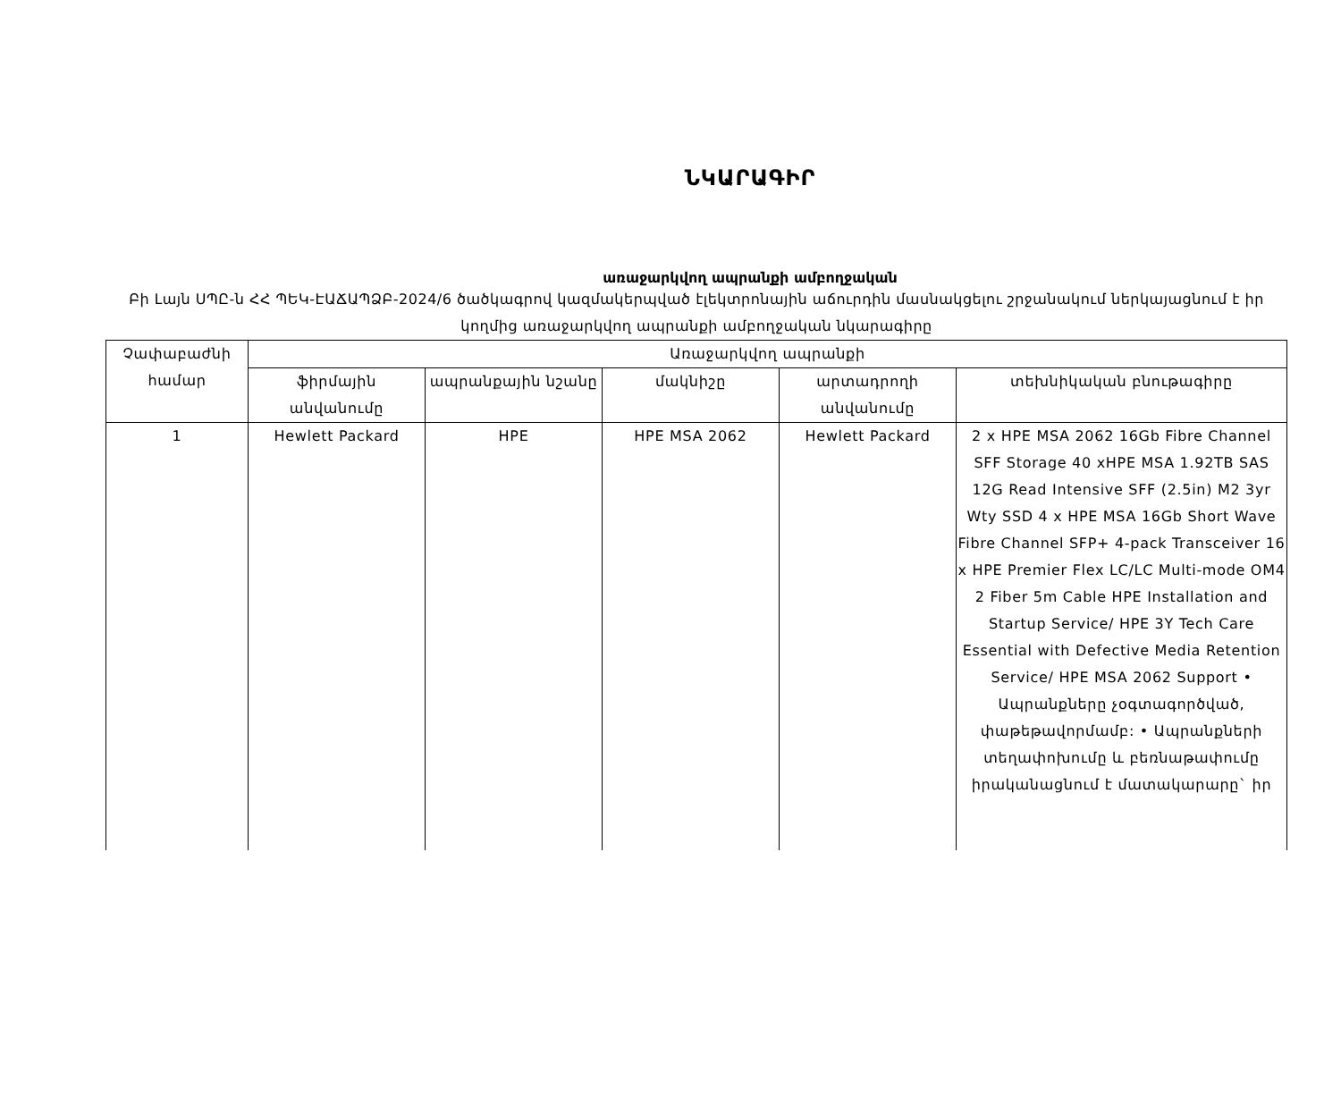ՆԿԱՐԱԳԻՐ
առաջարկվող ապրանքի ամբողջական
Բի Լայն ՍՊԸ-ն ՀՀ ՊԵԿ-ԷԱՃԱՊՁԲ-2024/6 ծածկագրով կազմակերպված էլեկտրոնային աճուրդին մասնակցելու շրջանակում ներկայացնում է իր կողմից առաջարկվող ապրանքի ամբողջական նկարագիրը
| Չափաբաժնի համար | Առաջարկվող ապրանքի | | | | |
| --- | --- | --- | --- | --- | --- |
| | ֆիրմային անվանումը | ապրանքային նշանը | մակնիշը | արտադրողի անվանումը | տեխնիկական բնութագիրը |
| 1 | Hewlett Packard | HPE | HPE MSA 2062 | Hewlett Packard | 2 x HPE MSA 2062 16Gb Fibre Channel SFF Storage 40 xHPE MSA 1.92TB SAS 12G Read Intensive SFF (2.5in) M2 3yr Wty SSD 4 x HPE MSA 16Gb Short Wave Fibre Channel SFP+ 4-pack Transceiver 16 x HPE Premier Flex LC/LC Multi-mode OM4 2 Fiber 5m Cable HPE Installation and Startup Service/ HPE 3Y Tech Care Essential with Defective Media Retention Service/ HPE MSA 2062 Support • Ապրանքները չօգտագործված, փաթեթավորմամբ: • Ապրանքների տեղափոխումը և բեռնաթափումը իրականացնում է մատակարարը` իր |